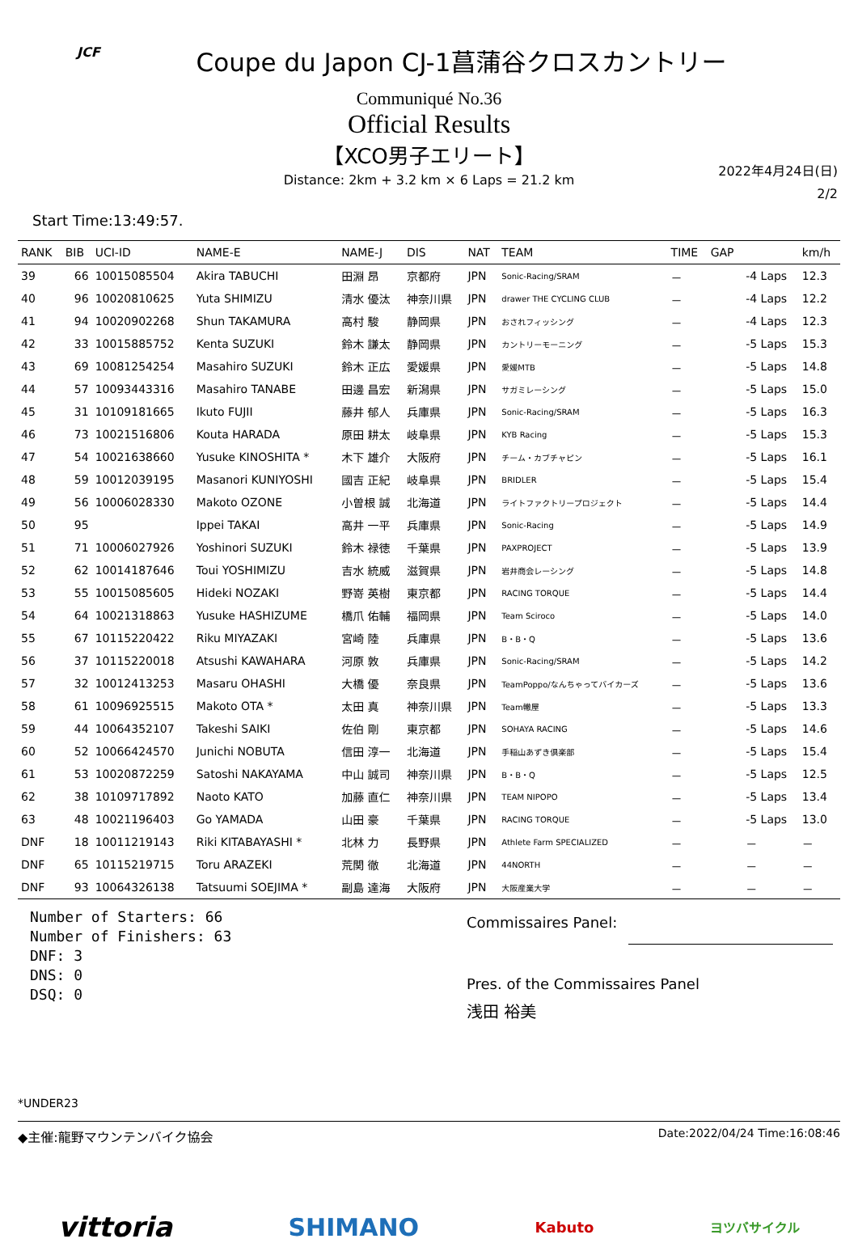JCF
Coupe du Japon CJ-1菖蒲谷クロスカントリー
Communiqué No.36
Official Results
【XCO男子エリート】
Distance: 2km + 3.2 km × 6 Laps = 21.2 km
2022年4月24日(日)
2/2
Start Time:13:49:57.
| RANK | BIB | UCI-ID | NAME-E | NAME-J | DIS | NAT | TEAM | TIME | GAP | | km/h |
| --- | --- | --- | --- | --- | --- | --- | --- | --- | --- | --- | --- |
| 39 | 66 | 10015085504 | Akira TABUCHI | 田淵 昂 | 京都府 | JPN | Sonic-Racing/SRAM | － | | -4 Laps | 12.3 |
| 40 | 96 | 10020810625 | Yuta SHIMIZU | 清水 優汰 | 神奈川県 | JPN | drawer THE CYCLING CLUB | － | | -4 Laps | 12.2 |
| 41 | 94 | 10020902268 | Shun TAKAMURA | 高村 駿 | 静岡県 | JPN | おされフィッシング | － | | -4 Laps | 12.3 |
| 42 | 33 | 10015885752 | Kenta SUZUKI | 鈴木 謙太 | 静岡県 | JPN | カントリーモーニング | － | | -5 Laps | 15.3 |
| 43 | 69 | 10081254254 | Masahiro SUZUKI | 鈴木 正広 | 愛媛県 | JPN | 愛媛MTB | － | | -5 Laps | 14.8 |
| 44 | 57 | 10093443316 | Masahiro TANABE | 田邊 昌宏 | 新潟県 | JPN | サガミレーシング | － | | -5 Laps | 15.0 |
| 45 | 31 | 10109181665 | Ikuto FUJII | 藤井 郁人 | 兵庫県 | JPN | Sonic-Racing/SRAM | － | | -5 Laps | 16.3 |
| 46 | 73 | 10021516806 | Kouta HARADA | 原田 耕太 | 岐阜県 | JPN | KYB Racing | － | | -5 Laps | 15.3 |
| 47 | 54 | 10021638660 | Yusuke KINOSHITA * | 木下 雄介 | 大阪府 | JPN | チーム・カブチャピン | － | | -5 Laps | 16.1 |
| 48 | 59 | 10012039195 | Masanori KUNIYOSHI | 國吉 正紀 | 岐阜県 | JPN | BRIDLER | － | | -5 Laps | 15.4 |
| 49 | 56 | 10006028330 | Makoto OZONE | 小曽根 誠 | 北海道 | JPN | ライトファクトリープロジェクト | － | | -5 Laps | 14.4 |
| 50 | 95 | | Ippei TAKAI | 高井 一平 | 兵庫県 | JPN | Sonic-Racing | － | | -5 Laps | 14.9 |
| 51 | 71 | 10006027926 | Yoshinori SUZUKI | 鈴木 禄徳 | 千葉県 | JPN | PAXPROJECT | － | | -5 Laps | 13.9 |
| 52 | 62 | 10014187646 | Toui YOSHIMIZU | 吉水 統威 | 滋賀県 | JPN | 岩井商会レーシング | － | | -5 Laps | 14.8 |
| 53 | 55 | 10015085605 | Hideki NOZAKI | 野嵜 英樹 | 東京都 | JPN | RACING TORQUE | － | | -5 Laps | 14.4 |
| 54 | 64 | 10021318863 | Yusuke HASHIZUME | 橋爪 佑輔 | 福岡県 | JPN | Team Sciroco | － | | -5 Laps | 14.0 |
| 55 | 67 | 10115220422 | Riku MIYAZAKI | 宮崎 陸 | 兵庫県 | JPN | B・B・Q | － | | -5 Laps | 13.6 |
| 56 | 37 | 10115220018 | Atsushi KAWAHARA | 河原 敦 | 兵庫県 | JPN | Sonic-Racing/SRAM | － | | -5 Laps | 14.2 |
| 57 | 32 | 10012413253 | Masaru OHASHI | 大橋 優 | 奈良県 | JPN | TeamPoppo/なんちゃってバイカーズ | － | | -5 Laps | 13.6 |
| 58 | 61 | 10096925515 | Makoto OTA * | 太田 真 | 神奈川県 | JPN | Team轍屋 | － | | -5 Laps | 13.3 |
| 59 | 44 | 10064352107 | Takeshi SAIKI | 佐伯 剛 | 東京都 | JPN | SOHAYA RACING | － | | -5 Laps | 14.6 |
| 60 | 52 | 10066424570 | Junichi NOBUTA | 信田 淳一 | 北海道 | JPN | 手稲山あずき倶楽部 | － | | -5 Laps | 15.4 |
| 61 | 53 | 10020872259 | Satoshi NAKAYAMA | 中山 誠司 | 神奈川県 | JPN | B・B・Q | － | | -5 Laps | 12.5 |
| 62 | 38 | 10109717892 | Naoto KATO | 加藤 直仁 | 神奈川県 | JPN | TEAM NIPOPO | － | | -5 Laps | 13.4 |
| 63 | 48 | 10021196403 | Go YAMADA | 山田 豪 | 千葉県 | JPN | RACING TORQUE | － | | -5 Laps | 13.0 |
| DNF | 18 | 10011219143 | Riki KITABAYASHI * | 北林 力 | 長野県 | JPN | Athlete Farm SPECIALIZED | － | | － | － |
| DNF | 65 | 10115219715 | Toru ARAZEKI | 荒関 徹 | 北海道 | JPN | 44NORTH | － | | － | － |
| DNF | 93 | 10064326138 | Tatsuumi SOEJIMA * | 副島 達海 | 大阪府 | JPN | 大阪産業大学 | － | | － | － |
Number of Starters: 66
Number of Finishers: 63
DNF: 3
DNS: 0
DSQ: 0
Commissaires Panel:
Pres. of the Commissaires Panel
浅田 裕美
*UNDER23
◆主催:龍野マウンテンバイク協会 Date:2022/04/24 Time:16:08:46
vittoria SHIMANO Kabuto ヨツバサイクル